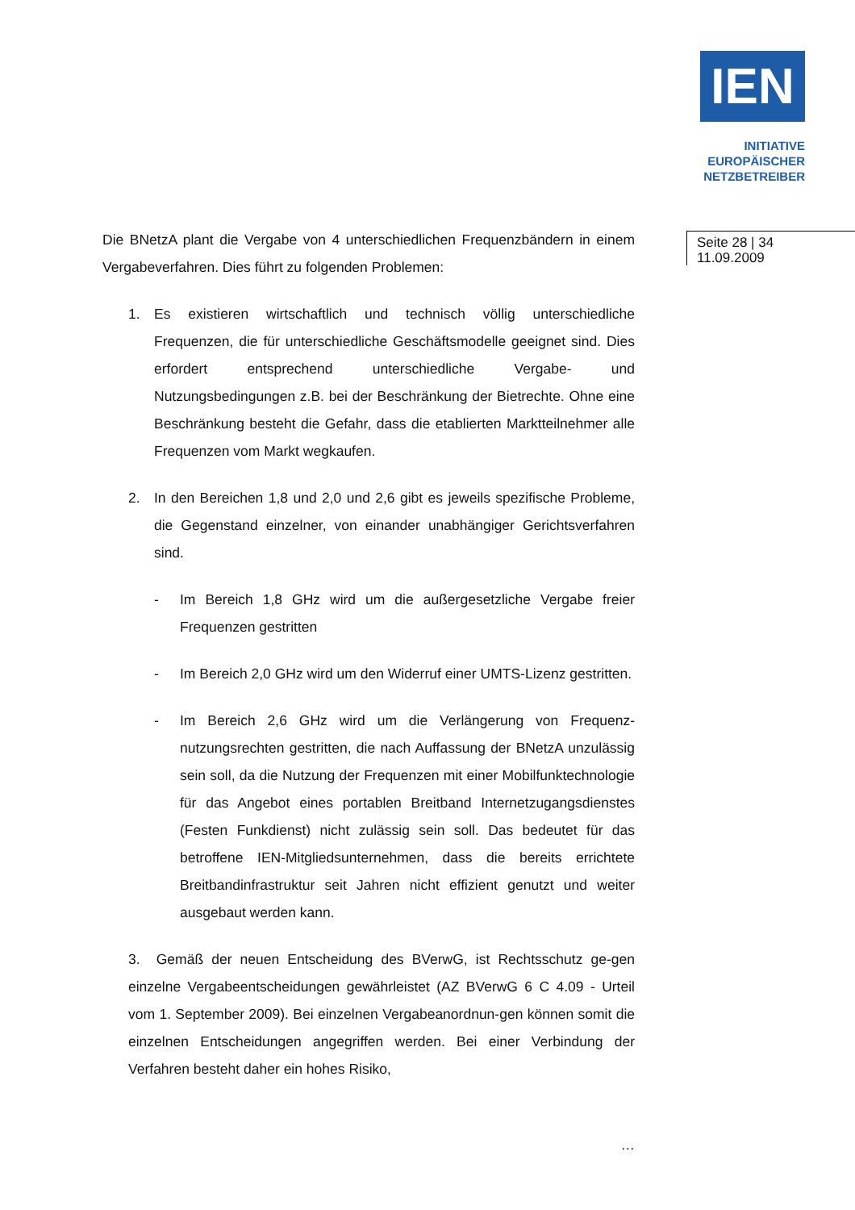IEN
INITIATIVE
EUROPÄISCHER
NETZBETREIBER
Seite 28 | 34
11.09.2009
Die BNetzA plant die Vergabe von 4 unterschiedlichen Frequenzbändern in einem Vergabeverfahren. Dies führt zu folgenden Problemen:
1. Es existieren wirtschaftlich und technisch völlig unterschiedliche Frequenzen, die für unterschiedliche Geschäftsmodelle geeignet sind. Dies erfordert entsprechend unterschiedliche Vergabe- und Nutzungsbedingungen z.B. bei der Beschränkung der Bietrechte. Ohne eine Beschränkung besteht die Gefahr, dass die etablierten Marktteilnehmer alle Frequenzen vom Markt wegkaufen.
2. In den Bereichen 1,8 und 2,0 und 2,6 gibt es jeweils spezifische Probleme, die Gegenstand einzelner, von einander unabhängiger Gerichtsverfahren sind.
- Im Bereich 1,8 GHz wird um die außergesetzliche Vergabe freier Frequenzen gestritten
- Im Bereich 2,0 GHz wird um den Widerruf einer UMTS-Lizenz gestritten.
- Im Bereich 2,6 GHz wird um die Verlängerung von Frequenz-nutzungsrechten gestritten, die nach Auffassung der BNetzA unzulässig sein soll, da die Nutzung der Frequenzen mit einer Mobilfunktechnologie für das Angebot eines portablen Breitband Internetzugangsdienstes (Festen Funkdienst) nicht zulässig sein soll. Das bedeutet für das betroffene IEN-Mitgliedsunternehmen, dass die bereits errichtete Breitbandinfrastruktur seit Jahren nicht effizient genutzt und weiter ausgebaut werden kann.
3. Gemäß der neuen Entscheidung des BVerwG, ist Rechtsschutz ge-gen einzelne Vergabeentscheidungen gewährleistet (AZ BVerwG 6 C 4.09 - Urteil vom 1. September 2009). Bei einzelnen Vergabeanordnun-gen können somit die einzelnen Entscheidungen angegriffen werden. Bei einer Verbindung der Verfahren besteht daher ein hohes Risiko,
…